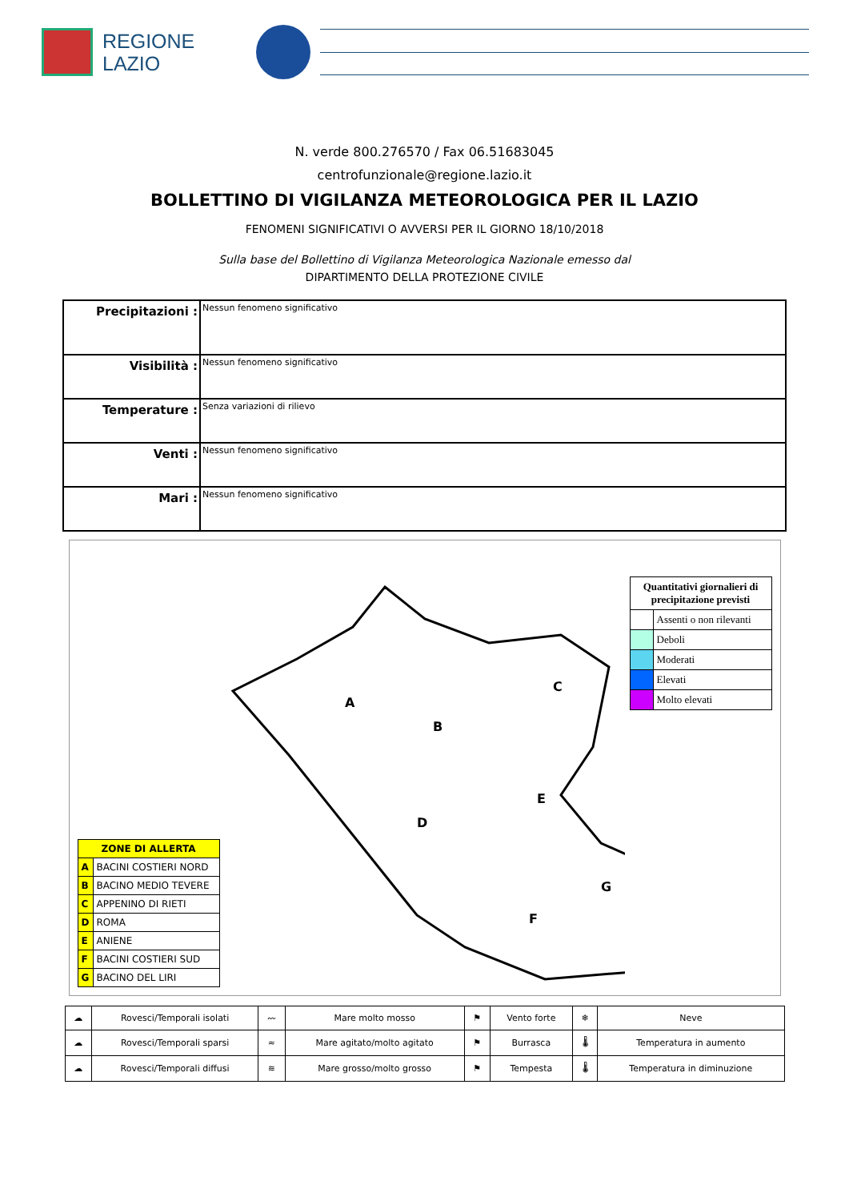REGIONE
LAZIO
N. verde 800.276570 / Fax 06.51683045
centrofunzionale@regione.lazio.it
BOLLETTINO DI VIGILANZA METEOROLOGICA PER IL LAZIO
FENOMENI SIGNIFICATIVI O AVVERSI PER IL GIORNO 18/10/2018
Sulla base del Bollettino di Vigilanza Meteorologica Nazionale emesso dal
DIPARTIMENTO DELLA PROTEZIONE CIVILE
| Precipitazioni : | Nessun fenomeno significativo |
| Visibilità : | Nessun fenomeno significativo |
| Temperature : | Senza variazioni di rilievo |
| Venti : | Nessun fenomeno significativo |
| Mari : | Nessun fenomeno significativo |
| ZONE DI ALLERTA | |
| --- | --- |
| A | BACINI COSTIERI NORD |
| B | BACINO MEDIO TEVERE |
| C | APPENINO DI RIETI |
| D | ROMA |
| E | ANIENE |
| F | BACINI COSTIERI SUD |
| G | BACINO DEL LIRI |
A
B
C
D
E
F
G
| Quantitativi giornalieri di precipitazione previsti | |
| --- | --- |
| | Assenti o non rilevanti |
| | Deboli |
| | Moderati |
| | Elevati |
| | Molto elevati |
| ☁ | Rovesci/Temporali isolati | 〰 | Mare molto mosso | ⚑ | Vento forte | ❄ | Neve |
| ☁ | Rovesci/Temporali sparsi | ≈ | Mare agitato/molto agitato | ⚑ | Burrasca | 🌡 | Temperatura in aumento |
| ☁ | Rovesci/Temporali diffusi | ≋ | Mare grosso/molto grosso | ⚑ | Tempesta | 🌡 | Temperatura in diminuzione |